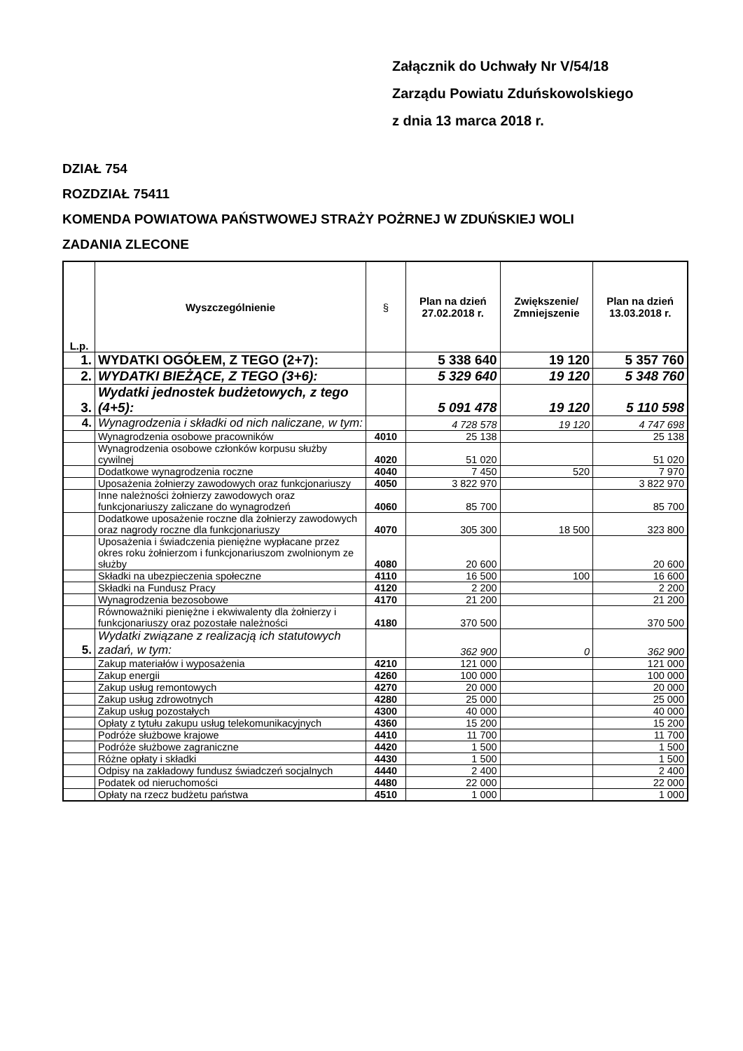Załącznik do Uchwały Nr V/54/18
Zarządu Powiatu Zduńskowolskiego
z dnia 13 marca 2018 r.
DZIAŁ 754
ROZDZIAŁ 75411
KOMENDA POWIATOWA PAŃSTWOWEJ STRAŻY POŻRNEJ W ZDUŃSKIEJ WOLI
ZADANIA ZLECONE
| L.p. | Wyszczególnienie | § | Plan na dzień 27.02.2018 r. | Zwiększenie/ Zmniejszenie | Plan na dzień 13.03.2018 r. |
| --- | --- | --- | --- | --- | --- |
| 1. | WYDATKI OGÓŁEM, Z TEGO (2+7): | | 5 338 640 | 19 120 | 5 357 760 |
| 2. | WYDATKI BIEŻĄCE, Z TEGO (3+6): | | 5 329 640 | 19 120 | 5 348 760 |
| 3. | Wydatki jednostek budżetowych, z tego (4+5): | | 5 091 478 | 19 120 | 5 110 598 |
| 4. | Wynagrodzenia i składki od nich naliczane, w tym: | | 4 728 578 | 19 120 | 4 747 698 |
| | Wynagrodzenia osobowe pracowników | 4010 | 25 138 | | 25 138 |
| | Wynagrodzenia osobowe członków korpusu służby cywilnej | 4020 | 51 020 | | 51 020 |
| | Dodatkowe wynagrodzenia roczne | 4040 | 7 450 | 520 | 7 970 |
| | Uposażenia żołnierzy zawodowych oraz funkcjonariuszy | 4050 | 3 822 970 | | 3 822 970 |
| | Inne należności żołnierzy zawodowych oraz funkcjonariuszy zaliczane do wynagrodzeń | 4060 | 85 700 | | 85 700 |
| | Dodatkowe uposażenie roczne dla żołnierzy zawodowych oraz nagrody roczne dla funkcjonariuszy | 4070 | 305 300 | 18 500 | 323 800 |
| | Uposażenia i świadczenia pieniężne wypłacane przez okres roku żołnierzom i funkcjonariuszom zwolnionym ze służby | 4080 | 20 600 | | 20 600 |
| | Składki na ubezpieczenia społeczne | 4110 | 16 500 | 100 | 16 600 |
| | Składki na Fundusz Pracy | 4120 | 2 200 | | 2 200 |
| | Wynagrodzenia bezosobowe | 4170 | 21 200 | | 21 200 |
| | Równoważniki pieniężne i ekwiwalenty dla żołnierzy i funkcjonariuszy oraz pozostałe należności | 4180 | 370 500 | | 370 500 |
| 5. | Wydatki związane z realizacją ich statutowych zadań, w tym: | | 362 900 | 0 | 362 900 |
| | Zakup materiałów i wyposażenia | 4210 | 121 000 | | 121 000 |
| | Zakup energii | 4260 | 100 000 | | 100 000 |
| | Zakup usług remontowych | 4270 | 20 000 | | 20 000 |
| | Zakup usług zdrowotnych | 4280 | 25 000 | | 25 000 |
| | Zakup usług pozostałych | 4300 | 40 000 | | 40 000 |
| | Opłaty z tytułu zakupu usług telekomunikacyjnych | 4360 | 15 200 | | 15 200 |
| | Podróże służbowe krajowe | 4410 | 11 700 | | 11 700 |
| | Podróże służbowe zagraniczne | 4420 | 1 500 | | 1 500 |
| | Różne opłaty i składki | 4430 | 1 500 | | 1 500 |
| | Odpisy na zakładowy fundusz świadczeń socjalnych | 4440 | 2 400 | | 2 400 |
| | Podatek od nieruchomości | 4480 | 22 000 | | 22 000 |
| | Opłaty na rzecz budżetu państwa | 4510 | 1 000 | | 1 000 |